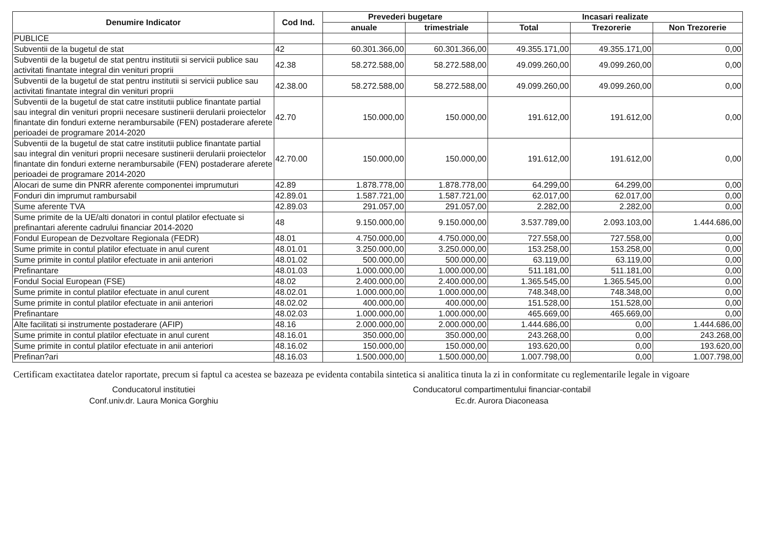| Denumire Indicator | Cod Ind. | Prevederi bugetare | | Incasari realizate | | |
| --- | --- | --- | --- | --- | --- | --- |
| | | anuale | trimestriale | Total | Trezorerie | Non Trezorerie |
| PUBLICE | | | | | | |
| Subventii de la bugetul de stat | 42 | 60.301.366,00 | 60.301.366,00 | 49.355.171,00 | 49.355.171,00 | 0,00 |
| Subventii de la bugetul de stat pentru institutii si servicii publice sau activitati finantate integral din venituri proprii | 42.38 | 58.272.588,00 | 58.272.588,00 | 49.099.260,00 | 49.099.260,00 | 0,00 |
| Subventii de la bugetul de stat pentru institutii si servicii publice sau activitati finantate integral din venituri proprii | 42.38.00 | 58.272.588,00 | 58.272.588,00 | 49.099.260,00 | 49.099.260,00 | 0,00 |
| Subventii de la bugetul de stat catre institutii publice finantate partial sau integral din venituri proprii necesare sustinerii derularii proiectelor finantate din fonduri externe nerambursabile (FEN) postaderare aferete perioadei de programare 2014-2020 | 42.70 | 150.000,00 | 150.000,00 | 191.612,00 | 191.612,00 | 0,00 |
| Subventii de la bugetul de stat catre institutii publice finantate partial sau integral din venituri proprii necesare sustinerii derularii proiectelor finantate din fonduri externe nerambursabile (FEN) postaderare aferete perioadei de programare 2014-2020 | 42.70.00 | 150.000,00 | 150.000,00 | 191.612,00 | 191.612,00 | 0,00 |
| Alocari de sume din PNRR aferente componentei imprumuturi | 42.89 | 1.878.778,00 | 1.878.778,00 | 64.299,00 | 64.299,00 | 0,00 |
| Fonduri din imprumut rambursabil | 42.89.01 | 1.587.721,00 | 1.587.721,00 | 62.017,00 | 62.017,00 | 0,00 |
| Sume aferente TVA | 42.89.03 | 291.057,00 | 291.057,00 | 2.282,00 | 2.282,00 | 0,00 |
| Sume primite de la UE/alti donatori in contul platilor efectuate si prefinantari aferente cadrului financiar 2014-2020 | 48 | 9.150.000,00 | 9.150.000,00 | 3.537.789,00 | 2.093.103,00 | 1.444.686,00 |
| Fondul European de Dezvoltare Regionala (FEDR) | 48.01 | 4.750.000,00 | 4.750.000,00 | 727.558,00 | 727.558,00 | 0,00 |
| Sume primite in contul platilor efectuate in anul curent | 48.01.01 | 3.250.000,00 | 3.250.000,00 | 153.258,00 | 153.258,00 | 0,00 |
| Sume primite in contul platilor efectuate in anii anteriori | 48.01.02 | 500.000,00 | 500.000,00 | 63.119,00 | 63.119,00 | 0,00 |
| Prefinantare | 48.01.03 | 1.000.000,00 | 1.000.000,00 | 511.181,00 | 511.181,00 | 0,00 |
| Fondul Social European (FSE) | 48.02 | 2.400.000,00 | 2.400.000,00 | 1.365.545,00 | 1.365.545,00 | 0,00 |
| Sume primite in contul platilor efectuate in anul curent | 48.02.01 | 1.000.000,00 | 1.000.000,00 | 748.348,00 | 748.348,00 | 0,00 |
| Sume primite in contul platilor efectuate in anii anteriori | 48.02.02 | 400.000,00 | 400.000,00 | 151.528,00 | 151.528,00 | 0,00 |
| Prefinantare | 48.02.03 | 1.000.000,00 | 1.000.000,00 | 465.669,00 | 465.669,00 | 0,00 |
| Alte facilitati si instrumente postaderare (AFIP) | 48.16 | 2.000.000,00 | 2.000.000,00 | 1.444.686,00 | 0,00 | 1.444.686,00 |
| Sume primite in contul platilor efectuate in anul curent | 48.16.01 | 350.000,00 | 350.000,00 | 243.268,00 | 0,00 | 243.268,00 |
| Sume primite in contul platilor efectuate in anii anteriori | 48.16.02 | 150.000,00 | 150.000,00 | 193.620,00 | 0,00 | 193.620,00 |
| Prefinan?ari | 48.16.03 | 1.500.000,00 | 1.500.000,00 | 1.007.798,00 | 0,00 | 1.007.798,00 |
Certificam exactitatea datelor raportate, precum si faptul ca acestea se bazeaza pe evidenta contabila sintetica si analitica tinuta la zi in conformitate cu reglementarile legale in vigoare
Conducatorul institutiei
Conf.univ.dr. Laura Monica Gorghiu
Conducatorul compartimentului financiar-contabil
Ec.dr. Aurora Diaconeasa